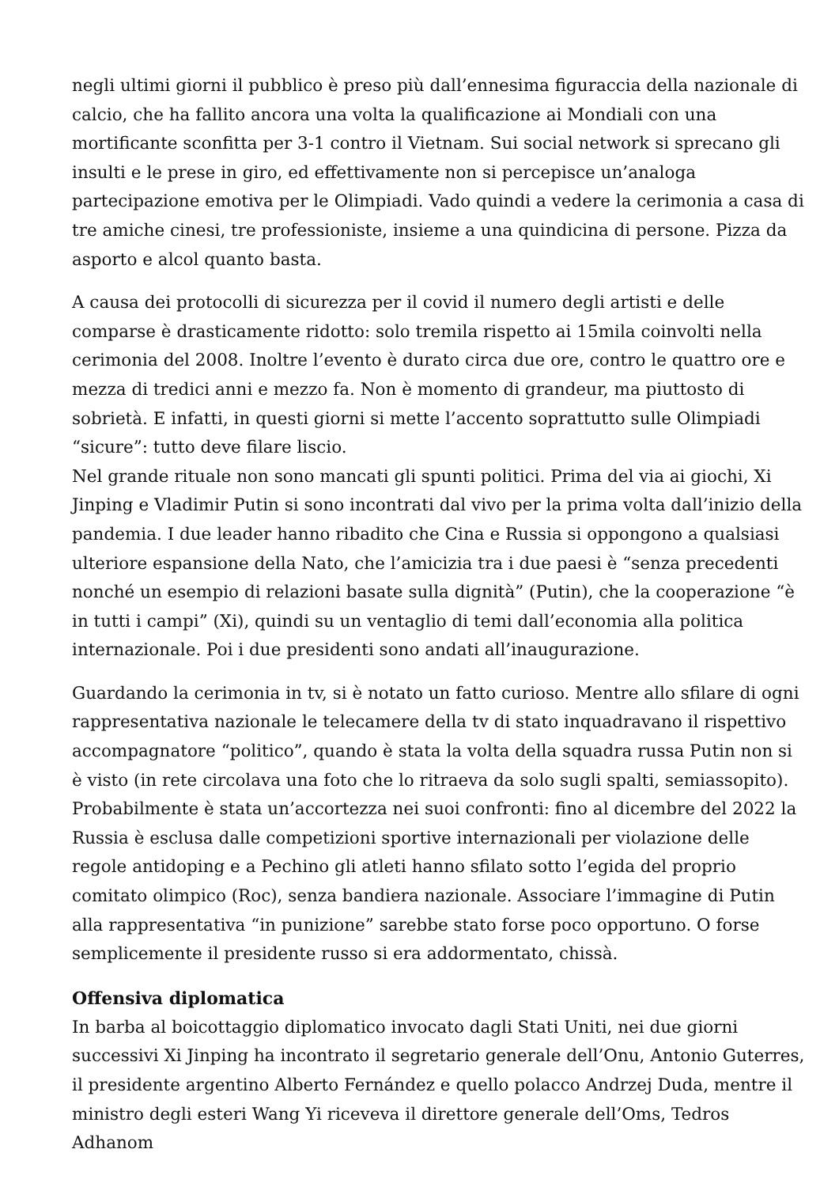negli ultimi giorni il pubblico è preso più dall’ennesima figuraccia della nazionale di calcio, che ha fallito ancora una volta la qualificazione ai Mondiali con una mortificante sconfitta per 3-1 contro il Vietnam. Sui social network si sprecano gli insulti e le prese in giro, ed effettivamente non si percepisce un’analoga partecipazione emotiva per le Olimpiadi. Vado quindi a vedere la cerimonia a casa di tre amiche cinesi, tre professioniste, insieme a una quindicina di persone. Pizza da asporto e alcol quanto basta.
A causa dei protocolli di sicurezza per il covid il numero degli artisti e delle comparse è drasticamente ridotto: solo tremila rispetto ai 15mila coinvolti nella cerimonia del 2008. Inoltre l’evento è durato circa due ore, contro le quattro ore e mezza di tredici anni e mezzo fa. Non è momento di grandeur, ma piuttosto di sobrietà. E infatti, in questi giorni si mette l’accento soprattutto sulle Olimpiadi “sicure”: tutto deve filare liscio.
Nel grande rituale non sono mancati gli spunti politici. Prima del via ai giochi, Xi Jinping e Vladimir Putin si sono incontrati dal vivo per la prima volta dall’inizio della pandemia. I due leader hanno ribadito che Cina e Russia si oppongono a qualsiasi ulteriore espansione della Nato, che l’amicizia tra i due paesi è “senza precedenti nonché un esempio di relazioni basate sulla dignità” (Putin), che la cooperazione “è in tutti i campi” (Xi), quindi su un ventaglio di temi dall’economia alla politica internazionale. Poi i due presidenti sono andati all’inaugurazione.
Guardando la cerimonia in tv, si è notato un fatto curioso. Mentre allo sfilare di ogni rappresentativa nazionale le telecamere della tv di stato inquadravano il rispettivo accompagnatore “politico”, quando è stata la volta della squadra russa Putin non si è visto (in rete circolava una foto che lo ritraeva da solo sugli spalti, semiassopito). Probabilmente è stata un’accortezza nei suoi confronti: fino al dicembre del 2022 la Russia è esclusa dalle competizioni sportive internazionali per violazione delle regole antidoping e a Pechino gli atleti hanno sfilato sotto l’egida del proprio comitato olimpico (Roc), senza bandiera nazionale. Associare l’immagine di Putin alla rappresentativa “in punizione” sarebbe stato forse poco opportuno. O forse semplicemente il presidente russo si era addormentato, chissà.
Offensiva diplomatica
In barba al boicottaggio diplomatico invocato dagli Stati Uniti, nei due giorni successivi Xi Jinping ha incontrato il segretario generale dell’Onu, Antonio Guterres, il presidente argentino Alberto Fernández e quello polacco Andrzej Duda, mentre il ministro degli esteri Wang Yi riceveva il direttore generale dell’Oms, Tedros Adhanom